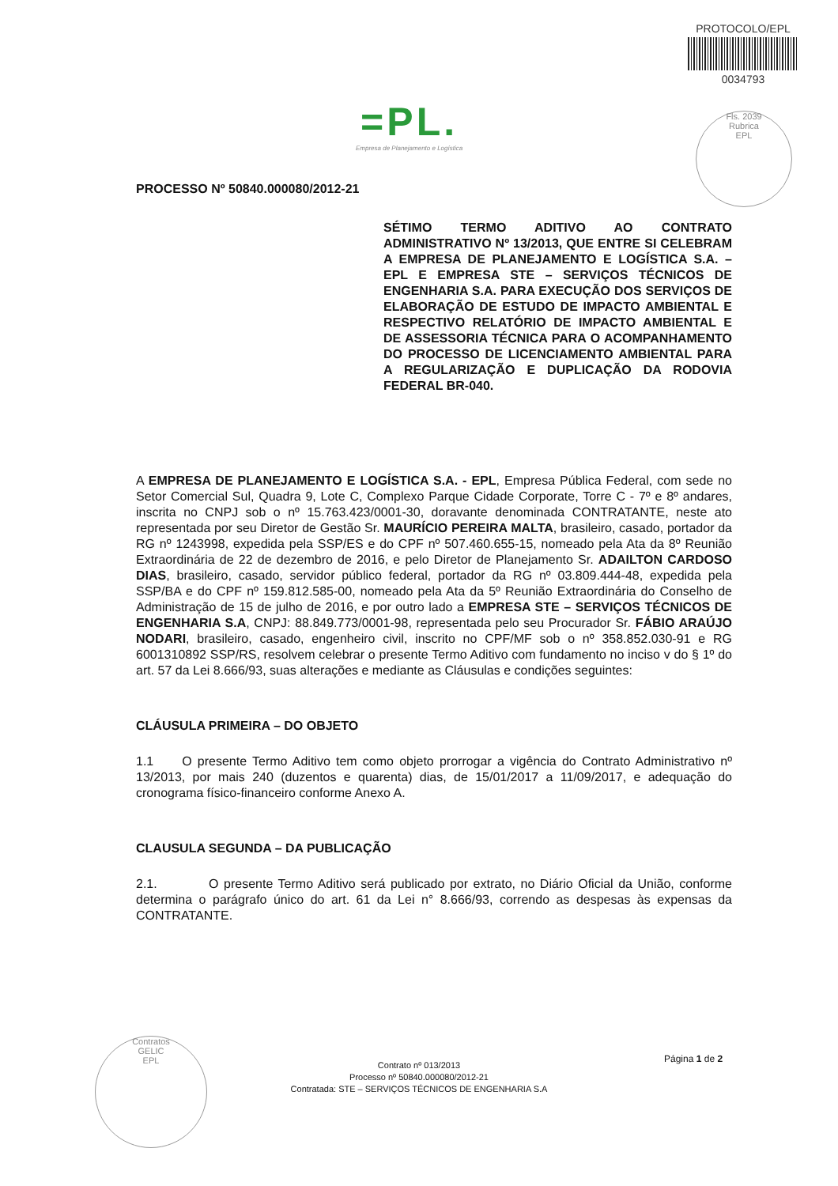PROTOCOLO/EPL
0034793
=PL.
Empresa de Planejamento e Logística
Fls. 2039
Rubrica
EPL
PROCESSO Nº 50840.000080/2012-21
SÉTIMO TERMO ADITIVO AO CONTRATO ADMINISTRATIVO Nº 13/2013, QUE ENTRE SI CELEBRAM A EMPRESA DE PLANEJAMENTO E LOGÍSTICA S.A. – EPL E EMPRESA STE – SERVIÇOS TÉCNICOS DE ENGENHARIA S.A. PARA EXECUÇÃO DOS SERVIÇOS DE ELABORAÇÃO DE ESTUDO DE IMPACTO AMBIENTAL E RESPECTIVO RELATÓRIO DE IMPACTO AMBIENTAL E DE ASSESSORIA TÉCNICA PARA O ACOMPANHAMENTO DO PROCESSO DE LICENCIAMENTO AMBIENTAL PARA A REGULARIZAÇÃO E DUPLICAÇÃO DA RODOVIA FEDERAL BR-040.
A EMPRESA DE PLANEJAMENTO E LOGÍSTICA S.A. - EPL, Empresa Pública Federal, com sede no Setor Comercial Sul, Quadra 9, Lote C, Complexo Parque Cidade Corporate, Torre C - 7º e 8º andares, inscrita no CNPJ sob o nº 15.763.423/0001-30, doravante denominada CONTRATANTE, neste ato representada por seu Diretor de Gestão Sr. MAURÍCIO PEREIRA MALTA, brasileiro, casado, portador da RG nº 1243998, expedida pela SSP/ES e do CPF nº 507.460.655-15, nomeado pela Ata da 8º Reunião Extraordinária de 22 de dezembro de 2016, e pelo Diretor de Planejamento Sr. ADAILTON CARDOSO DIAS, brasileiro, casado, servidor público federal, portador da RG nº 03.809.444-48, expedida pela SSP/BA e do CPF nº 159.812.585-00, nomeado pela Ata da 5º Reunião Extraordinária do Conselho de Administração de 15 de julho de 2016, e por outro lado a EMPRESA STE – SERVIÇOS TÉCNICOS DE ENGENHARIA S.A, CNPJ: 88.849.773/0001-98, representada pelo seu Procurador Sr. FÁBIO ARAÚJO NODARI, brasileiro, casado, engenheiro civil, inscrito no CPF/MF sob o nº 358.852.030-91 e RG 6001310892 SSP/RS, resolvem celebrar o presente Termo Aditivo com fundamento no inciso v do § 1º do art. 57 da Lei 8.666/93, suas alterações e mediante as Cláusulas e condições seguintes:
CLÁUSULA PRIMEIRA – DO OBJETO
1.1 O presente Termo Aditivo tem como objeto prorrogar a vigência do Contrato Administrativo nº 13/2013, por mais 240 (duzentos e quarenta) dias, de 15/01/2017 a 11/09/2017, e adequação do cronograma físico-financeiro conforme Anexo A.
CLAUSULA SEGUNDA – DA PUBLICAÇÃO
2.1. O presente Termo Aditivo será publicado por extrato, no Diário Oficial da União, conforme determina o parágrafo único do art. 61 da Lei n° 8.666/93, correndo as despesas às expensas da CONTRATANTE.
Página 1 de 2
Contratos
GELIC
EPL
Contrato nº 013/2013
Processo nº 50840.000080/2012-21
Contratada: STE – SERVIÇOS TÉCNICOS DE ENGENHARIA S.A